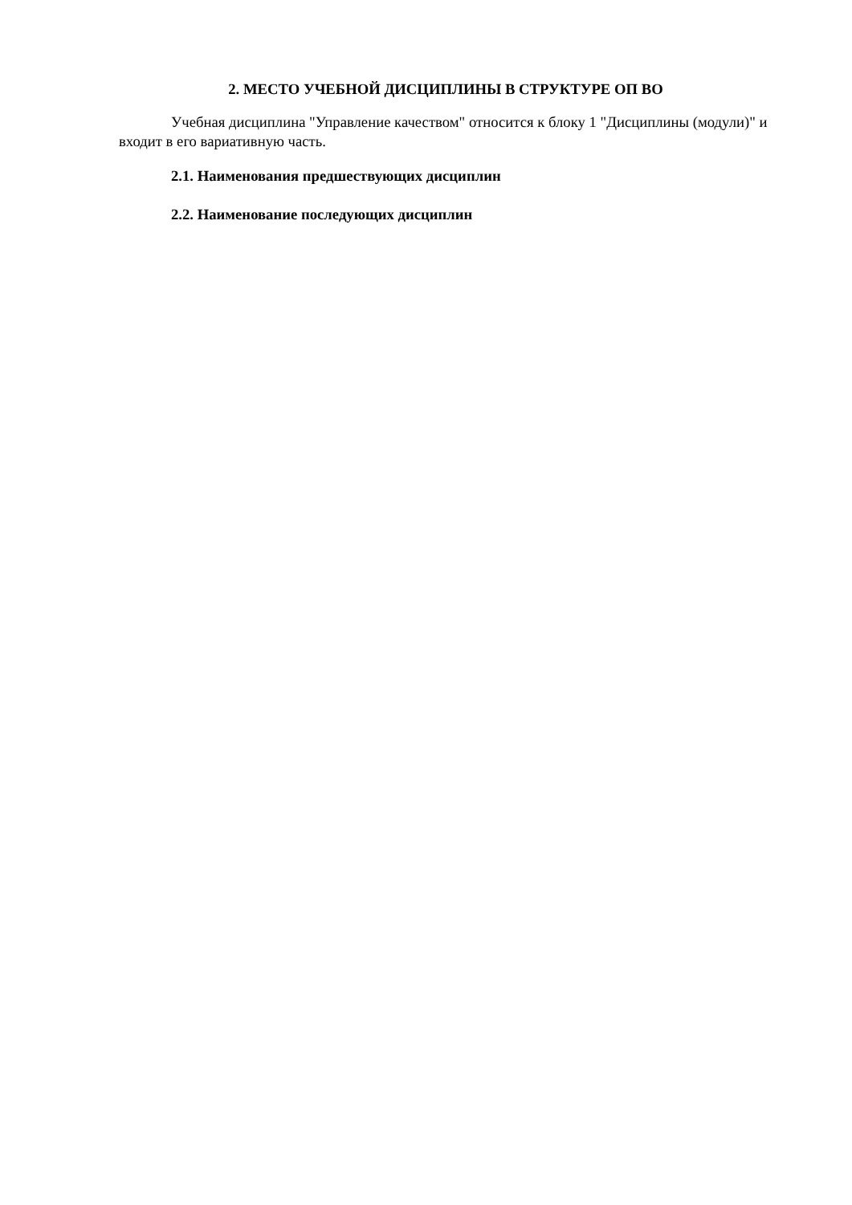2. МЕСТО УЧЕБНОЙ ДИСЦИПЛИНЫ В СТРУКТУРЕ ОП ВО
Учебная дисциплина "Управление качеством" относится к блоку 1 "Дисциплины (модули)" и входит в его вариативную часть.
2.1. Наименования предшествующих дисциплин
2.2. Наименование последующих дисциплин